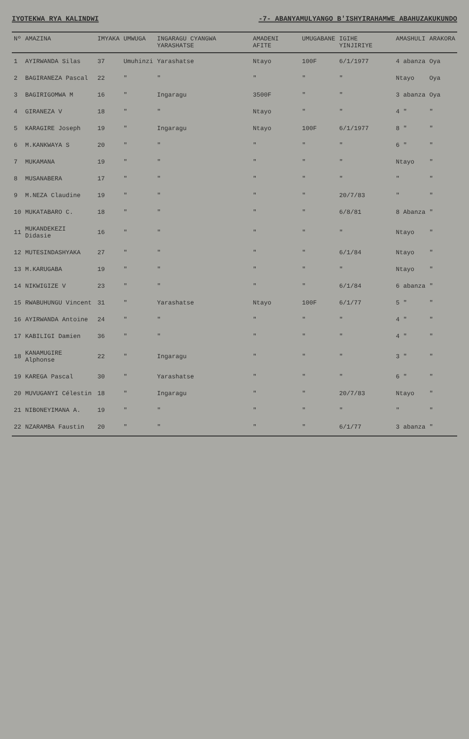IYOTEKWA RYA KALINDWI -7- ABANYAMULYANGO B'ISHYIRAHAMWE ABAHUZAKUKUNDO
| Nº | AMAZINA | IMYAKA | UMWUGA | INGARAGU CYANGWA YARASHATSE | AMADENI AFITE | UMUGABANE | IGIHE YINJIRIYE | AMASHULI | ARAKORA |
| --- | --- | --- | --- | --- | --- | --- | --- | --- | --- |
| 1 | AYIRWANDA Silas | 37 | Umuhinzi | Yarashatse | Ntayo | 100F | 6/1/1977 | 4 abanza | Oya |
| 2 | BAGIRANEZA Pascal | 22 | " | " | " | " | " | Ntayo | Oya |
| 3 | BAGIRIGOMWA M | 16 | " | Ingaragu | 3500F | " | " | 3 abanza | Oya |
| 4 | GIRANEZA V | 18 | " | " | Ntayo | " | " | 4 " | " |
| 5 | KARAGIRE Joseph | 19 | " | Ingaragu | Ntayo | 100F | 6/1/1977 | 8 " | " |
| 6 | M.KANKWAYA S | 20 | " | " | " | " | " | 6 " | " |
| 7 | MUKAMANA | 19 | " | " | " | " | " | Ntayo | " |
| 8 | MUSANABERA | 17 | " | " | " | " | " | " | " |
| 9 | M.NEZA Claudine | 19 | " | " | " | " | 20/7/83 | " | " |
| 10 | MUKATABARO C. | 18 | " | " | " | " | 6/8/81 | 8 Abanza | " |
| 11 | MUKANDEKEZI Didasie | 16 | " | " | " | " | " | Ntayo | " |
| 12 | MUTESINDASHYAKA | 27 | " | " | " | " | 6/1/84 | Ntayo | " |
| 13 | M.KARUGABA | 19 | " | " | " | " | " | Ntayo | " |
| 14 | NIKWIGIZE V | 23 | " | " | " | " | 6/1/84 | 6 abanza | " |
| 15 | RWABUHUNGU Vincent | 31 | " | Yarashatse | Ntayo | 100F | 6/1/77 | 5 " | " |
| 16 | AYIRWANDA Antoine | 24 | " | " | " | " | " | 4 " | " |
| 17 | KABILIGI Damien | 36 | " | " | " | " | " | 4 " | " |
| 18 | KANAMUGIRE Alphonse | 22 | " | Ingaragu | " | " | " | 3 " | " |
| 19 | KAREGA Pascal | 30 | " | Yarashatse | " | " | " | 6 " | " |
| 20 | MUVUGANYI Célestin | 18 | " | Ingaragu | " | " | 20/7/83 | Ntayo | " |
| 21 | NIBONEYIMANA A. | 19 | " | " | " | " | " | " | " |
| 22 | NZARAMBA Faustin | 20 | " | " | " | " | 6/1/77 | 3 abanza | " |